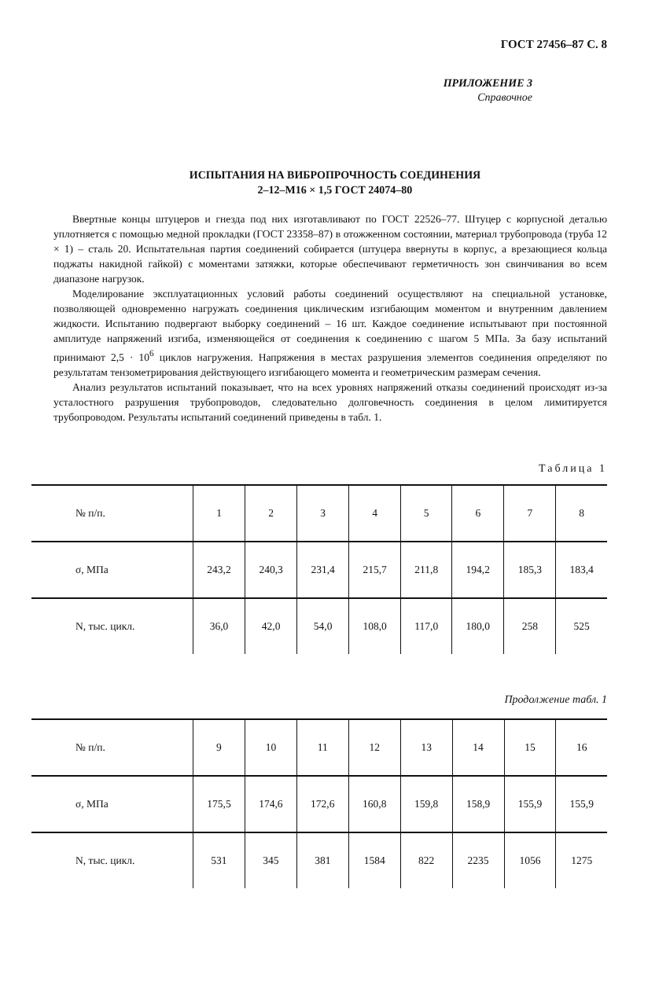ГОСТ 27456–87 С. 8
ПРИЛОЖЕНИЕ 3
Справочное
ИСПЫТАНИЯ НА ВИБРОПРОЧНОСТЬ СОЕДИНЕНИЯ
2–12–М16 × 1,5 ГОСТ 24074–80
Ввертные концы штуцеров и гнезда под них изготавливают по ГОСТ 22526–77. Штуцер с корпусной деталью уплотняется с помощью медной прокладки (ГОСТ 23358–87) в отожженном состоянии, материал трубопровода (труба 12 × 1) – сталь 20. Испытательная партия соединений собирается (штуцера ввернуты в корпус, а врезающиеся кольца поджаты накидной гайкой) с моментами затяжки, которые обеспечивают герметичность зон свинчивания во всем диапазоне нагрузок.
Моделирование эксплуатационных условий работы соединений осуществляют на специальной установке, позволяющей одновременно нагружать соединения циклическим изгибающим моментом и внутренним давлением жидкости. Испытанию подвергают выборку соединений – 16 шт. Каждое соединение испытывают при постоянной амплитуде напряжений изгиба, изменяющейся от соединения к соединению с шагом 5 МПа. За базу испытаний принимают 2,5 · 10<sup>6</sup> циклов нагружения. Напряжения в местах разрушения элементов соединения определяют по результатам тензометрирования действующего изгибающего момента и геометрическим размерам сечения.
Анализ результатов испытаний показывает, что на всех уровнях напряжений отказы соединений происходят из-за усталостного разрушения трубопроводов, следовательно долговечность соединения в целом лимитируется трубопроводом. Результаты испытаний соединений приведены в табл. 1.
Таблица 1
| № п/п. | 1 | 2 | 3 | 4 | 5 | 6 | 7 | 8 |
| --- | --- | --- | --- | --- | --- | --- | --- | --- |
| σ, МПа | 243,2 | 240,3 | 231,4 | 215,7 | 211,8 | 194,2 | 185,3 | 183,4 |
| N, тыс. цикл. | 36,0 | 42,0 | 54,0 | 108,0 | 117,0 | 180,0 | 258 | 525 |
Продолжение табл. 1
| № п/п. | 9 | 10 | 11 | 12 | 13 | 14 | 15 | 16 |
| --- | --- | --- | --- | --- | --- | --- | --- | --- |
| σ, МПа | 175,5 | 174,6 | 172,6 | 160,8 | 159,8 | 158,9 | 155,9 | 155,9 |
| N, тыс. цикл. | 531 | 345 | 381 | 1584 | 822 | 2235 | 1056 | 1275 |